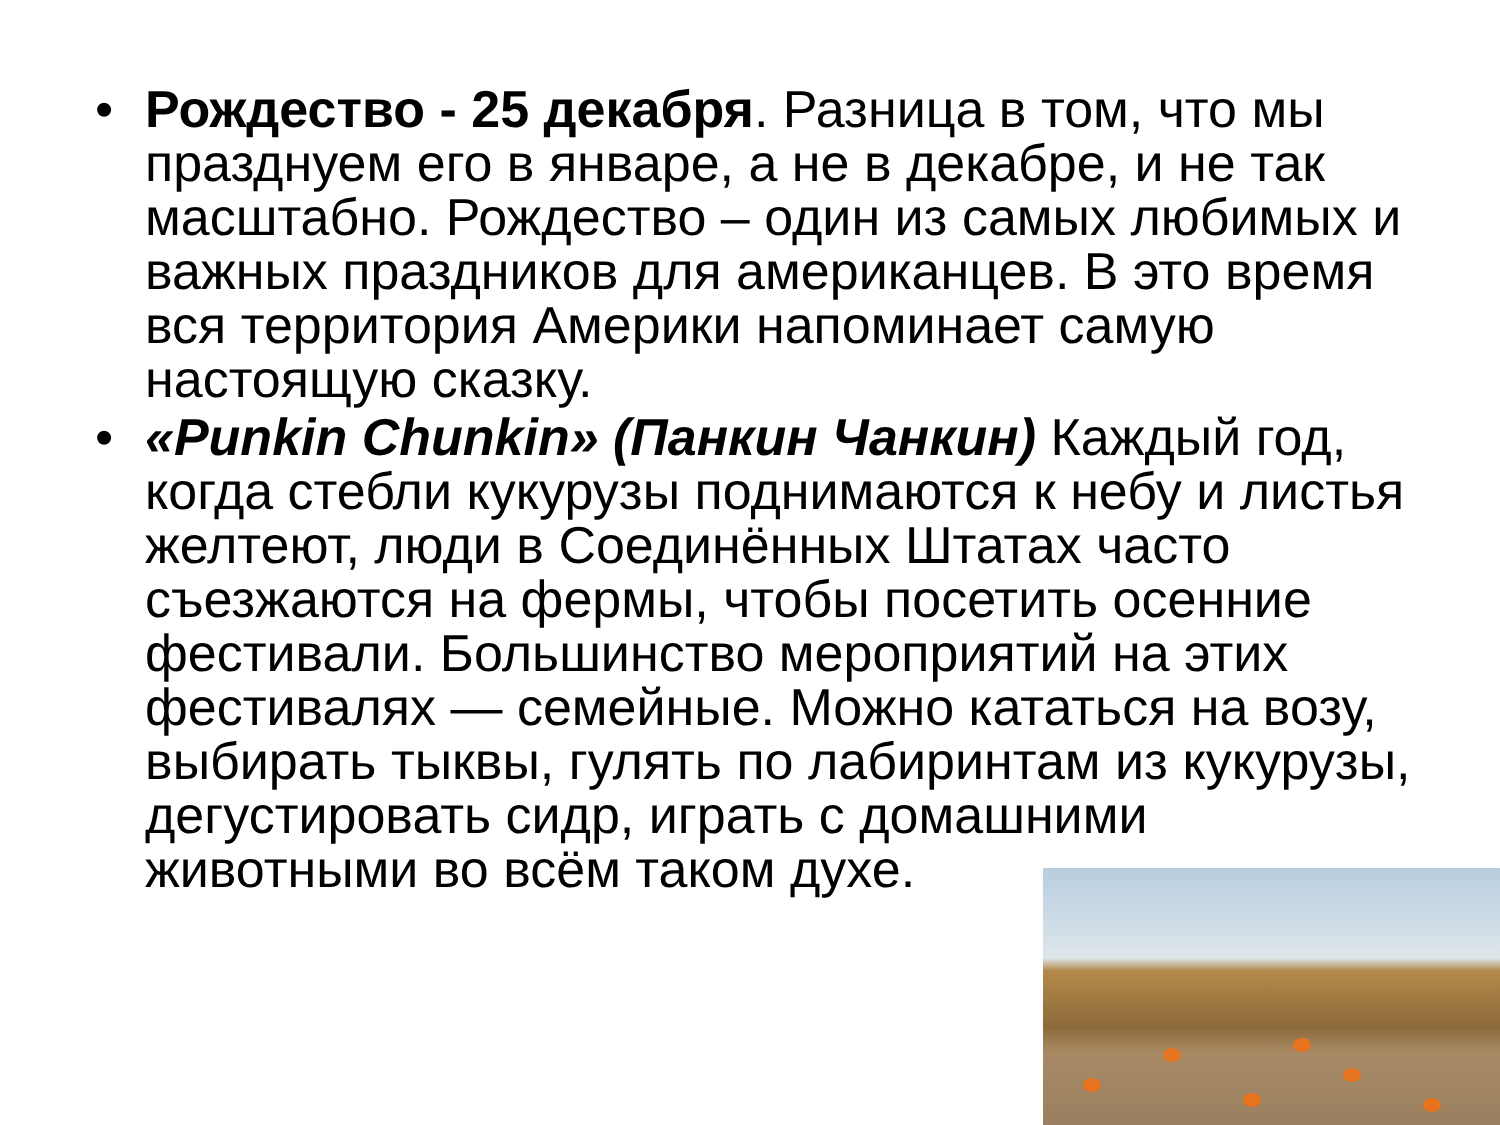• Рождество - 25 декабря. Разница в том, что мы празднуем его в январе, а не в декабре, и не так масштабно. Рождество – один из самых любимых и важных праздников для американцев. В это время вся территория Америки напоминает самую настоящую сказку.
• «Punkin Chunkin» (Панкин Чанкин) Каждый год, когда стебли кукурузы поднимаются к небу и листья желтеют, люди в Соединённых Штатах часто съезжаются на фермы, чтобы посетить осенние фестивали. Большинство мероприятий на этих фестивалях — семейные. Можно кататься на возу, выбирать тыквы, гулять по лабиринтам из кукурузы, дегустировать сидр, играть с домашними животными во всём таком духе.